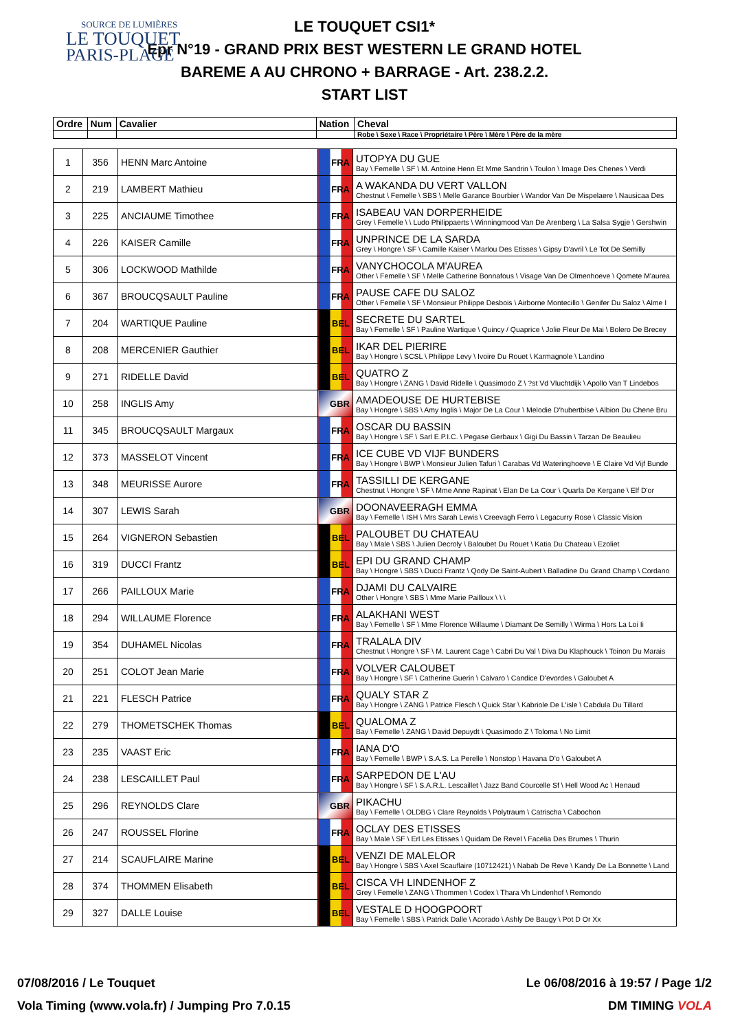SOURCE DE LUMIÈRES
LE TOUQUET
PARIS-PLAGE
LE TOUQUET CSI1*
Epr N°19 - GRAND PRIX BEST WESTERN LE GRAND HOTEL
BAREME A AU CHRONO + BARRAGE - Art. 238.2.2.
START LIST
| Ordre | Num | Cavalier | Nation | Cheval |
| --- | --- | --- | --- | --- |
| | | | | Robe \ Sexe \ Race \ Propriétaire \ Père \ Mère \ Père de la mère |
| 1 | 356 | HENN Marc Antoine | FRA | UTOPYA DU GUE Bay \ Femelle \ SF \ M. Antoine Henn Et Mme Sandrin \ Toulon \ Image Des Chenes \ Verdi |
| 2 | 219 | LAMBERT Mathieu | FRA | A WAKANDA DU VERT VALLON Chestnut \ Femelle \ SBS \ Melle Garance Bourbier \ Wandor Van De Mispelaere \ Nausicaa Des |
| 3 | 225 | ANCIAUME Timothee | FRA | ISABEAU VAN DORPERHEIDE Grey \ Femelle \ \ Ludo Philippaerts \ Winningmood Van De Arenberg \ La Salsa Sygje \ Gershwin |
| 4 | 226 | KAISER Camille | FRA | UNPRINCE DE LA SARDA Grey \ Hongre \ SF \ Camille Kaiser \ Marlou Des Etisses \ Gipsy D'avril \ Le Tot De Semilly |
| 5 | 306 | LOCKWOOD Mathilde | FRA | VANYCHOCOLA M'AUREA Other \ Femelle \ SF \ Melle Catherine Bonnafous \ Visage Van De Olmenhoeve \ Qomete M'aurea |
| 6 | 367 | BROUCQSAULT Pauline | FRA | PAUSE CAFE DU SALOZ Other \ Femelle \ SF \ Monsieur Philippe Desbois \ Airborne Montecillo \ Genifer Du Saloz \ Alme I |
| 7 | 204 | WARTIQUE Pauline | BEL | SECRETE DU SARTEL Bay \ Femelle \ SF \ Pauline Wartique \ Quincy / Quaprice \ Jolie Fleur De Mai \ Bolero De Brecey |
| 8 | 208 | MERCENIER Gauthier | BEL | IKAR DEL PIERIRE Bay \ Hongre \ SCSL \ Philippe Levy \ Ivoire Du Rouet \ Karmagnole \ Landino |
| 9 | 271 | RIDELLE David | BEL | QUATRO Z Bay \ Hongre \ ZANG \ David Ridelle \ Quasimodo Z \ ?st Vd Vluchtdijk \ Apollo Van T Lindebos |
| 10 | 258 | INGLIS Amy | GBR | AMADEOUSE DE HURTEBISE Bay \ Hongre \ SBS \ Amy Inglis \ Major De La Cour \ Melodie D'hubertbise \ Albion Du Chene Bru |
| 11 | 345 | BROUCQSAULT Margaux | FRA | OSCAR DU BASSIN Bay \ Hongre \ SF \ Sarl E.P.I.C. \ Pegase Gerbaux \ Gigi Du Bassin \ Tarzan De Beaulieu |
| 12 | 373 | MASSELOT Vincent | FRA | ICE CUBE VD VIJF BUNDERS Bay \ Hongre \ BWP \ Monsieur Julien Tafuri \ Carabas Vd Wateringhoeve \ E Claire Vd Vijf Bunde |
| 13 | 348 | MEURISSE Aurore | FRA | TASSILLI DE KERGANE Chestnut \ Hongre \ SF \ Mme Anne Rapinat \ Elan De La Cour \ Quarla De Kergane \ Elf D'or |
| 14 | 307 | LEWIS Sarah | GBR | DOONAVEERAGH EMMA Bay \ Femelle \ ISH \ Mrs Sarah Lewis \ Creevagh Ferro \ Legacurry Rose \ Classic Vision |
| 15 | 264 | VIGNERON Sebastien | BEL | PALOUBET DU CHATEAU Bay \ Male \ SBS \ Julien Decroly \ Baloubet Du Rouet \ Katia Du Chateau \ Ezoliet |
| 16 | 319 | DUCCI Frantz | BEL | EPI DU GRAND CHAMP Bay \ Hongre \ SBS \ Ducci Frantz \ Qody De Saint-Aubert \ Balladine Du Grand Champ \ Cordano |
| 17 | 266 | PAILLOUX Marie | FRA | DJAMI DU CALVAIRE Other \ Hongre \ SBS \ Mme Marie Pailloux \ \ \ |
| 18 | 294 | WILLAUME Florence | FRA | ALAKHANI WEST Bay \ Femelle \ SF \ Mme Florence Willaume \ Diamant De Semilly \ Wirma \ Hors La Loi Ii |
| 19 | 354 | DUHAMEL Nicolas | FRA | TRALALA DIV Chestnut \ Hongre \ SF \ M. Laurent Cage \ Cabri Du Val \ Diva Du Klaphouck \ Toinon Du Marais |
| 20 | 251 | COLOT Jean Marie | FRA | VOLVER CALOUBET Bay \ Hongre \ SF \ Catherine Guerin \ Calvaro \ Candice D'evordes \ Galoubet A |
| 21 | 221 | FLESCH Patrice | FRA | QUALY STAR Z Bay \ Hongre \ ZANG \ Patrice Flesch \ Quick Star \ Kabriole De L'isle \ Cabdula Du Tillard |
| 22 | 279 | THOMETSCHEK Thomas | BEL | QUALOMA Z Bay \ Femelle \ ZANG \ David Depuydt \ Quasimodo Z \ Toloma \ No Limit |
| 23 | 235 | VAAST Eric | FRA | IANA D'O Bay \ Femelle \ BWP \ S.A.S. La Perelle \ Nonstop \ Havana D'o \ Galoubet A |
| 24 | 238 | LESCAILLET Paul | FRA | SARPEDON DE L'AU Bay \ Hongre \ SF \ S.A.R.L. Lescaillet \ Jazz Band Courcelle Sf \ Hell Wood Ac \ Henaud |
| 25 | 296 | REYNOLDS Clare | GBR | PIKACHU Bay \ Femelle \ OLDBG \ Clare Reynolds \ Polytraum \ Catrischa \ Cabochon |
| 26 | 247 | ROUSSEL Florine | FRA | OCLAY DES ETISSES Bay \ Male \ SF \ Erl Les Etisses \ Quidam De Revel \ Facelia Des Brumes \ Thurin |
| 27 | 214 | SCAUFLAIRE Marine | BEL | VENZI DE MALELOR Bay \ Hongre \ SBS \ Axel Scauflaire (10712421) \ Nabab De Reve \ Kandy De La Bonnette \ Land |
| 28 | 374 | THOMMEN Elisabeth | BEL | CISCA VH LINDENHOF Z Grey \ Femelle \ ZANG \ Thommen \ Codex \ Thara Vh Lindenhof \ Remondo |
| 29 | 327 | DALLE Louise | BEL | VESTALE D HOOGPOORT Bay \ Femelle \ SBS \ Patrick Dalle \ Acorado \ Ashly De Baugy \ Pot D Or Xx |
07/08/2016 / Le Touquet Le 06/08/2016 à 19:57 / Page 1/2
Vola Timing (www.vola.fr) / Jumping Pro 7.0.15 DM TIMING VOLA